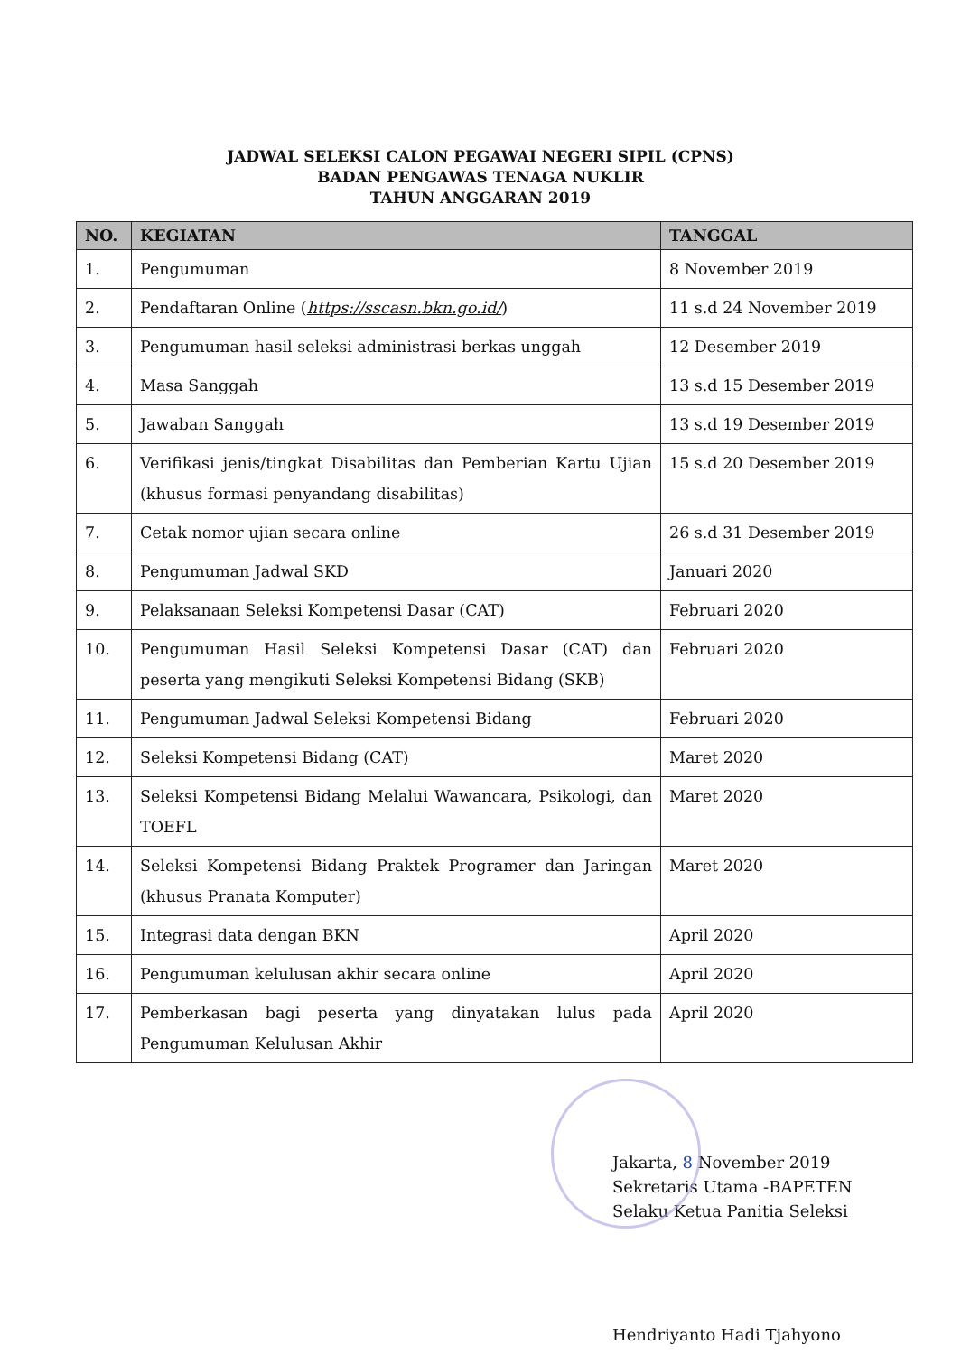JADWAL SELEKSI CALON PEGAWAI NEGERI SIPIL (CPNS)
BADAN PENGAWAS TENAGA NUKLIR
TAHUN ANGGARAN 2019
| NO. | KEGIATAN | TANGGAL |
| --- | --- | --- |
| 1. | Pengumuman | 8 November 2019 |
| 2. | Pendaftaran Online ( https://sscasn.bkn.go.id/ ) | 11 s.d 24 November 2019 |
| 3. | Pengumuman hasil seleksi administrasi berkas unggah | 12 Desember 2019 |
| 4. | Masa Sanggah | 13 s.d 15 Desember 2019 |
| 5. | Jawaban Sanggah | 13 s.d 19 Desember 2019 |
| 6. | Verifikasi jenis/tingkat Disabilitas dan Pemberian Kartu Ujian (khusus formasi penyandang disabilitas) | 15 s.d 20 Desember 2019 |
| 7. | Cetak nomor ujian secara online | 26 s.d 31 Desember 2019 |
| 8. | Pengumuman Jadwal SKD | Januari 2020 |
| 9. | Pelaksanaan Seleksi Kompetensi Dasar (CAT) | Februari 2020 |
| 10. | Pengumuman Hasil Seleksi Kompetensi Dasar (CAT) dan peserta yang mengikuti Seleksi Kompetensi Bidang (SKB) | Februari 2020 |
| 11. | Pengumuman Jadwal Seleksi Kompetensi Bidang | Februari 2020 |
| 12. | Seleksi Kompetensi Bidang (CAT) | Maret 2020 |
| 13. | Seleksi Kompetensi Bidang Melalui Wawancara, Psikologi, dan TOEFL | Maret 2020 |
| 14. | Seleksi Kompetensi Bidang Praktek Programer dan Jaringan (khusus Pranata Komputer) | Maret 2020 |
| 15. | Integrasi data dengan BKN | April 2020 |
| 16. | Pengumuman kelulusan akhir secara online | April 2020 |
| 17. | Pemberkasan bagi peserta yang dinyatakan lulus pada Pengumuman Kelulusan Akhir | April 2020 |
Jakarta, 8 November 2019
Sekretaris Utama -BAPETEN
Selaku Ketua Panitia Seleksi
Hendriyanto Hadi Tjahyono